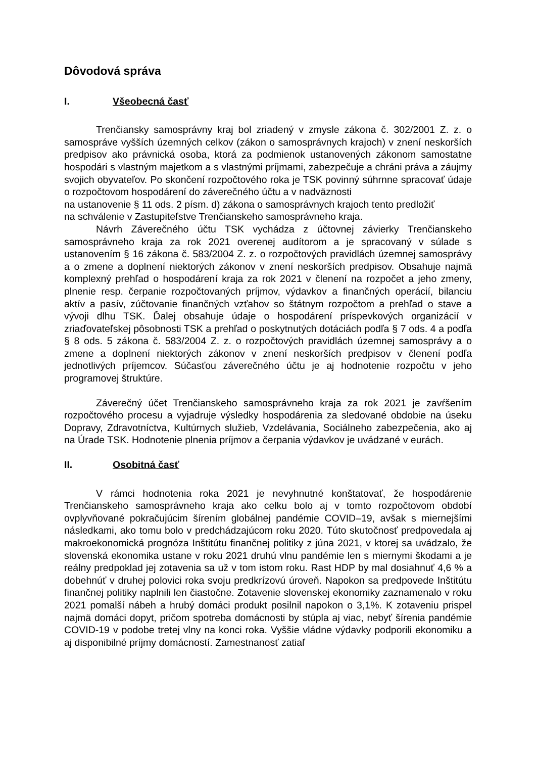Dôvodová správa
I. Všeobecná časť
Trenčiansky samosprávny kraj bol zriadený v zmysle zákona č. 302/2001 Z. z. o samospráve vyšších územných celkov (zákon o samosprávnych krajoch) v znení neskorších predpisov ako právnická osoba, ktorá za podmienok ustanovených zákonom samostatne hospodári s vlastným majetkom a s vlastnými príjmami, zabezpečuje a chráni práva a záujmy svojich obyvateľov. Po skončení rozpočtového roka je TSK povinný súhrnne spracovať údaje o rozpočtovom hospodárení do záverečného účtu a v nadväznosti
na ustanovenie § 11 ods. 2 písm. d) zákona o samosprávnych krajoch tento predložiť
na schválenie v Zastupiteľstve Trenčianskeho samosprávneho kraja.
Návrh Záverečného účtu TSK vychádza z účtovnej závierky Trenčianskeho samosprávneho kraja za rok 2021 overenej audítorom a je spracovaný v súlade s ustanovením § 16 zákona č. 583/2004 Z. z. o rozpočtových pravidlách územnej samosprávy a o zmene a doplnení niektorých zákonov v znení neskorších predpisov. Obsahuje najmä komplexný prehľad o hospodárení kraja za rok 2021 v členení na rozpočet a jeho zmeny, plnenie resp. čerpanie rozpočtovaných príjmov, výdavkov a finančných operácií, bilanciu aktív a pasív, zúčtovanie finančných vzťahov so štátnym rozpočtom a prehľad o stave a vývoji dlhu TSK. Ďalej obsahuje údaje o hospodárení príspevkových organizácií v zriaďovateľskej pôsobnosti TSK a prehľad o poskytnutých dotáciách podľa § 7 ods. 4 a podľa § 8 ods. 5 zákona č. 583/2004 Z. z. o rozpočtových pravidlách územnej samosprávy a o zmene a doplnení niektorých zákonov v znení neskorších predpisov v členení podľa jednotlivých príjemcov. Súčasťou záverečného účtu je aj hodnotenie rozpočtu v jeho programovej štruktúre.
Záverečný účet Trenčianskeho samosprávneho kraja za rok 2021 je zavŕšením rozpočtového procesu a vyjadruje výsledky hospodárenia za sledované obdobie na úseku Dopravy, Zdravotníctva, Kultúrnych služieb, Vzdelávania, Sociálneho zabezpečenia, ako aj na Úrade TSK. Hodnotenie plnenia príjmov a čerpania výdavkov je uvádzané v eurách.
II. Osobitná časť
V rámci hodnotenia roka 2021 je nevyhnutné konštatovať, že hospodárenie Trenčianskeho samosprávneho kraja ako celku bolo aj v tomto rozpočtovom období ovplyvňované pokračujúcim šírením globálnej pandémie COVID–19, avšak s miernejšími následkami, ako tomu bolo v predchádzajúcom roku 2020. Túto skutočnosť predpovedala aj makroekonomická prognóza Inštitútu finančnej politiky z júna 2021, v ktorej sa uvádzalo, že slovenská ekonomika ustane v roku 2021 druhú vlnu pandémie len s miernymi škodami a je reálny predpoklad jej zotavenia sa už v tom istom roku. Rast HDP by mal dosiahnuť 4,6 % a dobehnúť v druhej polovici roka svoju predkrízovú úroveň. Napokon sa predpovede Inštitútu finančnej politiky naplnili len čiastočne. Zotavenie slovenskej ekonomiky zaznamenalo v roku 2021 pomalší nábeh a hrubý domáci produkt posilnil napokon o 3,1%. K zotaveniu prispel najmä domáci dopyt, pričom spotreba domácnosti by stúpla aj viac, nebyť šírenia pandémie COVID-19 v podobe tretej vlny na konci roka. Vyššie vládne výdavky podporili ekonomiku a aj disponibilné príjmy domácností. Zamestnanosť zatiaľ